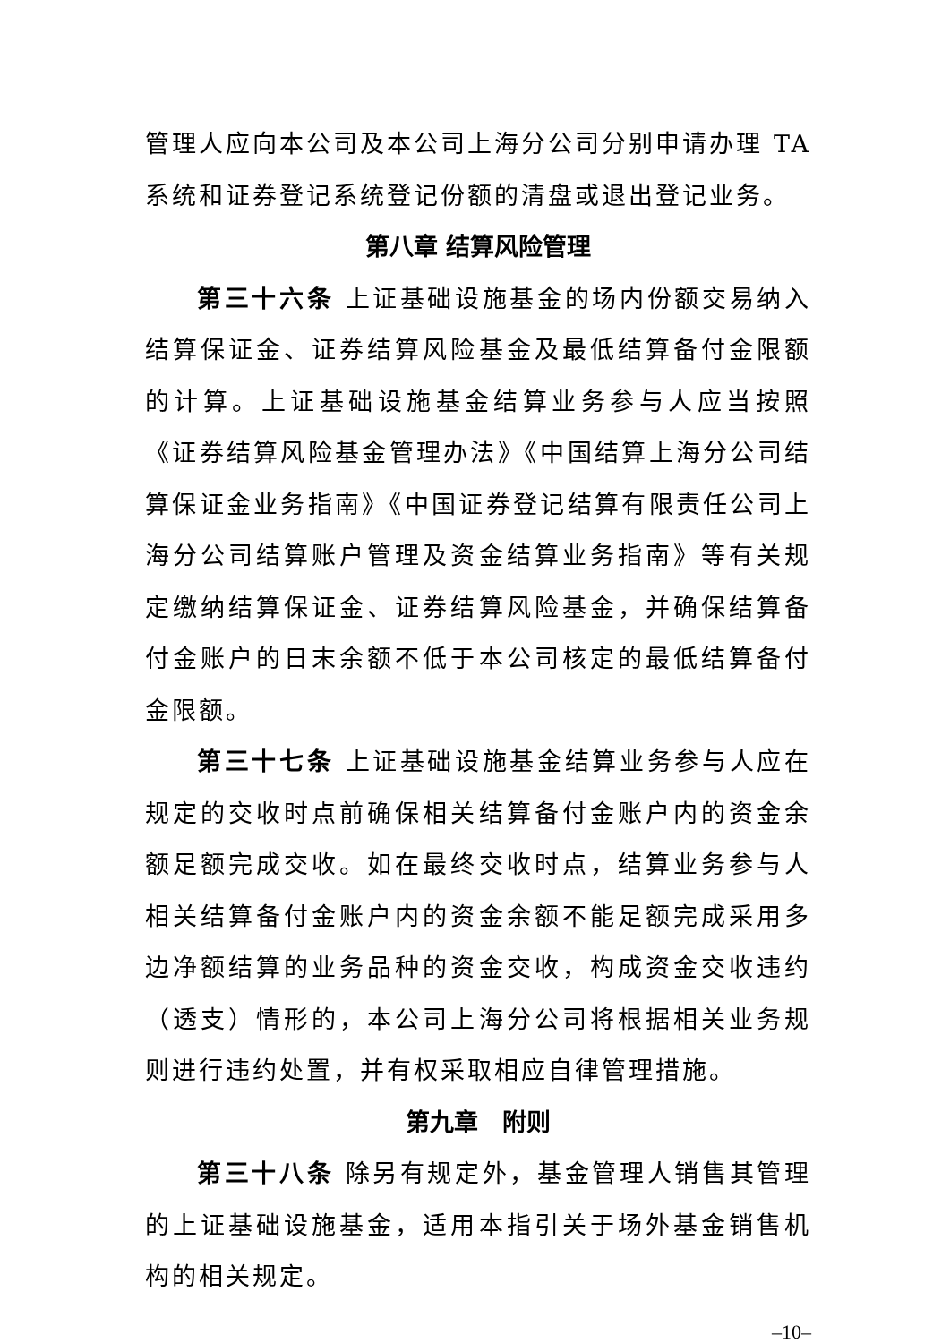管理人应向本公司及本公司上海分公司分别申请办理 TA 系统和证券登记系统登记份额的清盘或退出登记业务。
第八章 结算风险管理
第三十六条 上证基础设施基金的场内份额交易纳入结算保证金、证券结算风险基金及最低结算备付金限额的计算。上证基础设施基金结算业务参与人应当按照《证券结算风险基金管理办法》《中国结算上海分公司结算保证金业务指南》《中国证券登记结算有限责任公司上海分公司结算账户管理及资金结算业务指南》等有关规定缴纳结算保证金、证券结算风险基金，并确保结算备付金账户的日末余额不低于本公司核定的最低结算备付金限额。
第三十七条 上证基础设施基金结算业务参与人应在规定的交收时点前确保相关结算备付金账户内的资金余额足额完成交收。如在最终交收时点，结算业务参与人相关结算备付金账户内的资金余额不能足额完成采用多边净额结算的业务品种的资金交收，构成资金交收违约（透支）情形的，本公司上海分公司将根据相关业务规则进行违约处置，并有权采取相应自律管理措施。
第九章　附则
第三十八条 除另有规定外，基金管理人销售其管理的上证基础设施基金，适用本指引关于场外基金销售机构的相关规定。
–10–